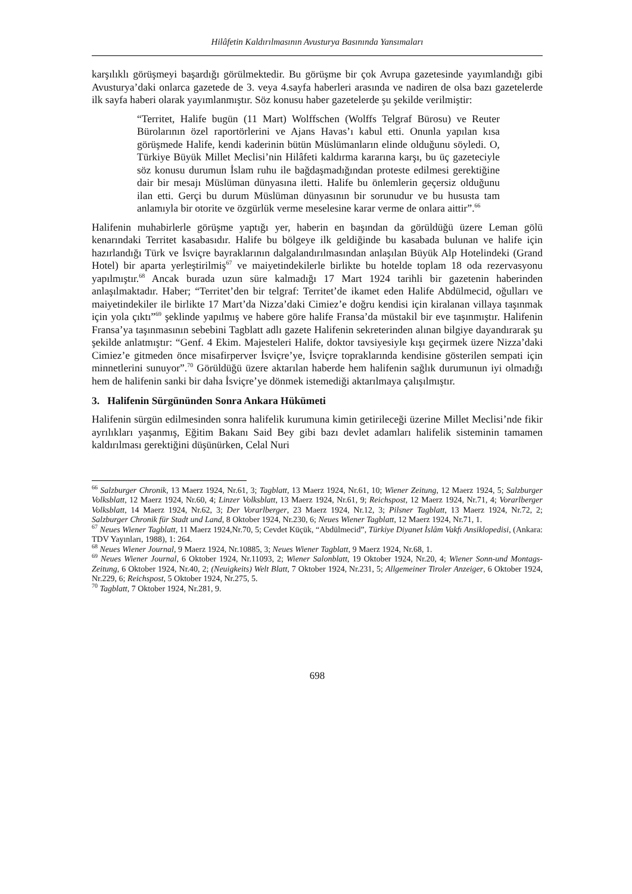Hilâfetin Kaldırılmasının Avusturya Basınında Yansımaları
karşılıklı görüşmeyi başardığı görülmektedir. Bu görüşme bir çok Avrupa gazetesinde yayımlandığı gibi Avusturya’daki onlarca gazetede de 3. veya 4.sayfa haberleri arasında ve nadiren de olsa bazı gazetelerde ilk sayfa haberi olarak yayımlanmıştır. Söz konusu haber gazetelerde şu şekilde verilmiştir:
“Territet, Halife bugün (11 Mart) Wolffschen (Wolffs Telgraf Bürosu) ve Reuter Bürolarının özel raportörlerini ve Ajans Havas’ı kabul etti. Onunla yapılan kısa görüşmede Halife, kendi kaderinin bütün Müslümanların elinde olduğunu söyledi. O, Türkiye Büyük Millet Meclisi’nin Hilâfeti kaldırma kararına karşı, bu üç gazeteciyle söz konusu durumun İslam ruhu ile bağdaşmadığından proteste edilmesi gerektiğine dair bir mesajı Müslüman dünyasına iletti. Halife bu önlemlerin geçersiz olduğunu ilan etti. Gerçi bu durum Müslüman dünyasının bir sorunudur ve bu hususta tam anlamıyla bir otorite ve özgürlük verme meselesine karar verme de onlara aittir”.<sup>66</sup>
Halifenin muhabirlerle görüşme yaptığı yer, haberin en başından da görüldüğü üzere Leman gölü kenarındaki Territet kasabasıdır. Halife bu bölgeye ilk geldiğinde bu kasabada bulunan ve halife için hazırlandığı Türk ve İsviçre bayraklarının dalgalandırılmasından anlaşılan Büyük Alp Hotelindeki (Grand Hotel) bir aparta yerleştirilmiş<sup>67</sup> ve maiyetindekilerle birlikte bu hotelde toplam 18 oda rezervasyonu yapılmıştır.<sup>68</sup> Ancak burada uzun süre kalmadığı 17 Mart 1924 tarihli bir gazetenin haberinden anlaşılmaktadır. Haber; “Territet’den bir telgraf: Territet’de ikamet eden Halife Abdülmecid, oğulları ve maiyetindekiler ile birlikte 17 Mart’da Nizza’daki Cimiez’e doğru kendisi için kiralanan villaya taşınmak için yola çıktı”<sup>69</sup> şeklinde yapılmış ve habere göre halife Fransa’da müstakil bir eve taşınmıştır. Halifenin Fransa’ya taşınmasının sebebini Tagblatt adlı gazete Halifenin sekreterinden alınan bilgiye dayandırarak şu şekilde anlatmıştır: “Genf. 4 Ekim. Majesteleri Halife, doktor tavsiyesiyle kışı geçirmek üzere Nizza’daki Cimiez’e gitmeden önce misafirperver İsviçre’ye, İsviçre topraklarında kendisine gösterilen sempati için minnetlerini sunuyor”.<sup>70</sup> Görüldüğü üzere aktarılan haberde hem halifenin sağlık durumunun iyi olmadığı hem de halifenin sanki bir daha İsviçre’ye dönmek istemediği aktarılmaya çalışılmıştır.
3. Halifenin Sürgününden Sonra Ankara Hükümeti
Halifenin sürgün edilmesinden sonra halifelik kurumuna kimin getirileceği üzerine Millet Meclisi’nde fikir ayrılıkları yaşanmış, Eğitim Bakanı Said Bey gibi bazı devlet adamları halifelik sisteminin tamamen kaldırılması gerektiğini düşünürken, Celal Nuri
<sup>66</sup> Salzburger Chronik, 13 Maerz 1924, Nr.61, 3; Tagblatt, 13 Maerz 1924, Nr.61, 10; Wiener Zeitung, 12 Maerz 1924, 5; Salzburger Volksblatt, 12 Maerz 1924, Nr.60, 4; Linzer Volksblatt, 13 Maerz 1924, Nr.61, 9; Reichspost, 12 Maerz 1924, Nr.71, 4; Vorarlberger Volksblatt, 14 Maerz 1924, Nr.62, 3; Der Vorarlberger, 23 Maerz 1924, Nr.12, 3; Pilsner Tagblatt, 13 Maerz 1924, Nr.72, 2; Salzburger Chronik für Stadt und Land, 8 Oktober 1924, Nr.230, 6; Neues Wiener Tagblatt, 12 Maerz 1924, Nr.71, 1.
<sup>67</sup> Neues Wiener Tagblatt, 11 Maerz 1924,Nr.70, 5; Cevdet Küçük, “Abdülmecid”, Türkiye Diyanet İslâm Vakfı Ansiklopedisi, (Ankara: TDV Yayınları, 1988), 1: 264.
<sup>68</sup> Neues Wiener Journal, 9 Maerz 1924, Nr.10885, 3; Neues Wiener Tagblatt, 9 Maerz 1924, Nr.68, 1.
<sup>69</sup> Neues Wiener Journal, 6 Oktober 1924, Nr.11093, 2; Wiener Salonblatt, 19 Oktober 1924, Nr.20, 4; Wiener Sonn-und Montags-Zeitung, 6 Oktober 1924, Nr.40, 2; (Neuigkeits) Welt Blatt, 7 Oktober 1924, Nr.231, 5; Allgemeiner Tiroler Anzeiger, 6 Oktober 1924, Nr.229, 6; Reichspost, 5 Oktober 1924, Nr.275, 5.
<sup>70</sup> Tagblatt, 7 Oktober 1924, Nr.281, 9.
698